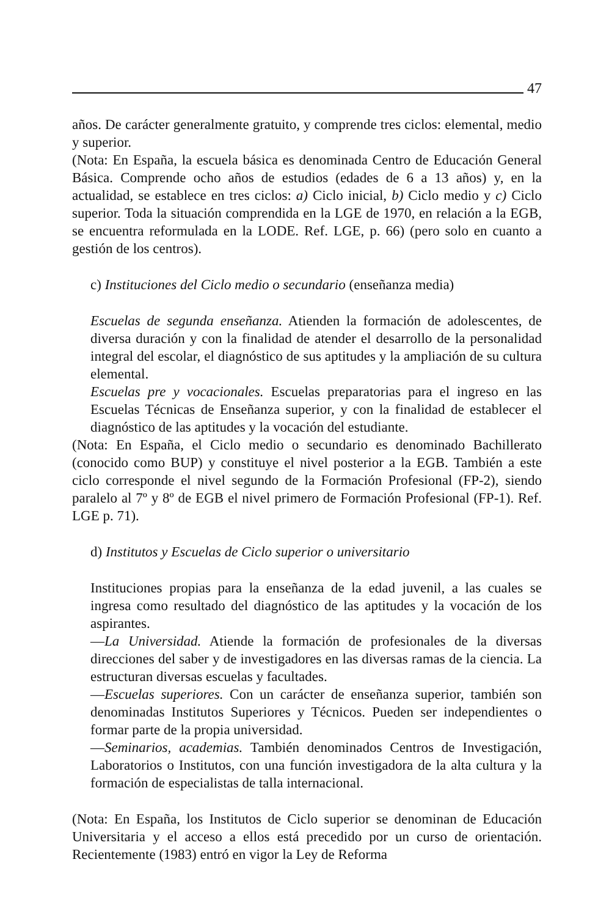47
años. De carácter generalmente gratuito, y comprende tres ciclos: elemental, medio y superior.
(Nota: En España, la escuela básica es denominada Centro de Educación General Básica. Comprende ocho años de estudios (edades de 6 a 13 años) y, en la actualidad, se establece en tres ciclos: a) Ciclo inicial, b) Ciclo medio y c) Ciclo superior. Toda la situación comprendida en la LGE de 1970, en relación a la EGB, se encuentra reformulada en la LODE. Ref. LGE, p. 66) (pero solo en cuanto a gestión de los centros).
c) Instituciones del Ciclo medio o secundario (enseñanza media)
Escuelas de segunda enseñanza. Atienden la formación de adolescentes, de diversa duración y con la finalidad de atender el desarrollo de la personalidad integral del escolar, el diagnóstico de sus aptitudes y la ampliación de su cultura elemental.
Escuelas pre y vocacionales. Escuelas preparatorias para el ingreso en las Escuelas Técnicas de Enseñanza superior, y con la finalidad de establecer el diagnóstico de las aptitudes y la vocación del estudiante.
(Nota: En España, el Ciclo medio o secundario es denominado Bachillerato (conocido como BUP) y constituye el nivel posterior a la EGB. También a este ciclo corresponde el nivel segundo de la Formación Profesional (FP-2), siendo paralelo al 7º y 8º de EGB el nivel primero de Formación Profesional (FP-1). Ref. LGE p. 71).
d) Institutos y Escuelas de Ciclo superior o universitario
Instituciones propias para la enseñanza de la edad juvenil, a las cuales se ingresa como resultado del diagnóstico de las aptitudes y la vocación de los aspirantes.
—La Universidad. Atiende la formación de profesionales de la diversas direcciones del saber y de investigadores en las diversas ramas de la ciencia. La estructuran diversas escuelas y facultades.
—Escuelas superiores. Con un carácter de enseñanza superior, también son denominadas Institutos Superiores y Técnicos. Pueden ser independientes o formar parte de la propia universidad.
—Seminarios, academias. También denominados Centros de Investigación, Laboratorios o Institutos, con una función investigadora de la alta cultura y la formación de especialistas de talla internacional.
(Nota: En España, los Institutos de Ciclo superior se denominan de Educación Universitaria y el acceso a ellos está precedido por un curso de orientación. Recientemente (1983) entró en vigor la Ley de Reforma